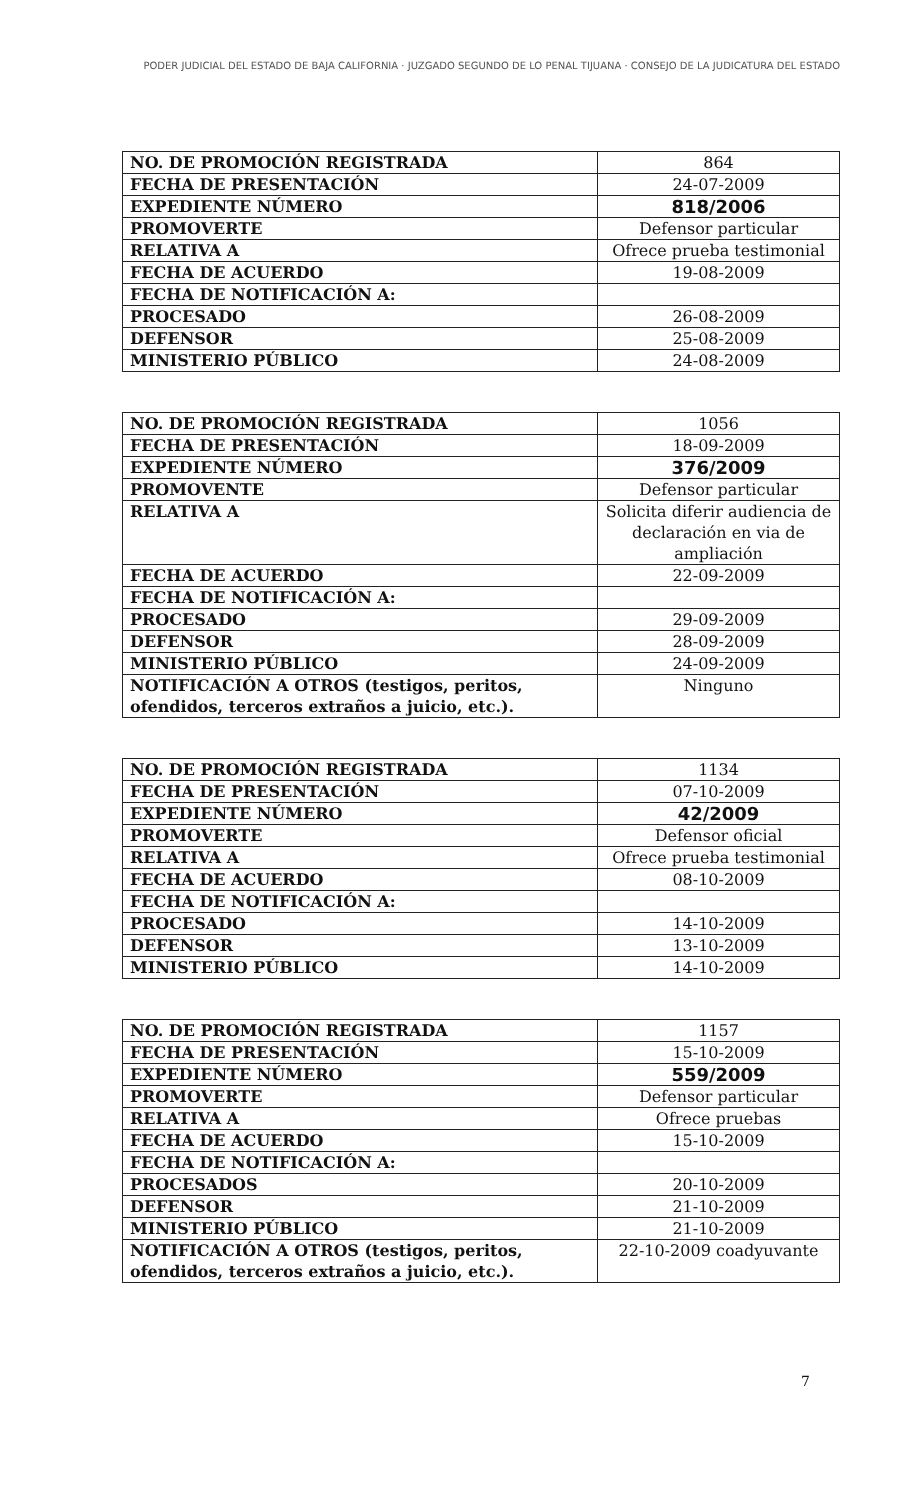PODER JUDICIAL DEL ESTADO DE BAJA CALIFORNIA · JUZGADO SEGUNDO DE LO PENAL TIJUANA · CONSEJO DE LA JUDICATURA DEL ESTADO
| NO. DE PROMOCIÓN REGISTRADA | 864 |
| FECHA DE PRESENTACIÓN | 24-07-2009 |
| EXPEDIENTE NÚMERO | 818/2006 |
| PROMOVERTE | Defensor particular |
| RELATIVA A | Ofrece prueba testimonial |
| FECHA DE ACUERDO | 19-08-2009 |
| FECHA DE NOTIFICACIÓN A: | |
| PROCESADO | 26-08-2009 |
| DEFENSOR | 25-08-2009 |
| MINISTERIO PÚBLICO | 24-08-2009 |
| NO. DE PROMOCIÓN REGISTRADA | 1056 |
| FECHA DE PRESENTACIÓN | 18-09-2009 |
| EXPEDIENTE NÚMERO | 376/2009 |
| PROMOVENTE | Defensor particular |
| RELATIVA A | Solicita diferir audiencia de declaración en via de ampliación |
| FECHA DE ACUERDO | 22-09-2009 |
| FECHA DE NOTIFICACIÓN A: | |
| PROCESADO | 29-09-2009 |
| DEFENSOR | 28-09-2009 |
| MINISTERIO PÚBLICO | 24-09-2009 |
| NOTIFICACIÓN A OTROS (testigos, peritos, ofendidos, terceros extraños a juicio, etc.). | Ninguno |
| NO. DE PROMOCIÓN REGISTRADA | 1134 |
| FECHA DE PRESENTACIÓN | 07-10-2009 |
| EXPEDIENTE NÚMERO | 42/2009 |
| PROMOVERTE | Defensor oficial |
| RELATIVA A | Ofrece prueba testimonial |
| FECHA DE ACUERDO | 08-10-2009 |
| FECHA DE NOTIFICACIÓN A: | |
| PROCESADO | 14-10-2009 |
| DEFENSOR | 13-10-2009 |
| MINISTERIO PÚBLICO | 14-10-2009 |
| NO. DE PROMOCIÓN REGISTRADA | 1157 |
| FECHA DE PRESENTACIÓN | 15-10-2009 |
| EXPEDIENTE NÚMERO | 559/2009 |
| PROMOVERTE | Defensor particular |
| RELATIVA A | Ofrece pruebas |
| FECHA DE ACUERDO | 15-10-2009 |
| FECHA DE NOTIFICACIÓN A: | |
| PROCESADOS | 20-10-2009 |
| DEFENSOR | 21-10-2009 |
| MINISTERIO PÚBLICO | 21-10-2009 |
| NOTIFICACIÓN A OTROS (testigos, peritos, ofendidos, terceros extraños a juicio, etc.). | 22-10-2009 coadyuvante |
7